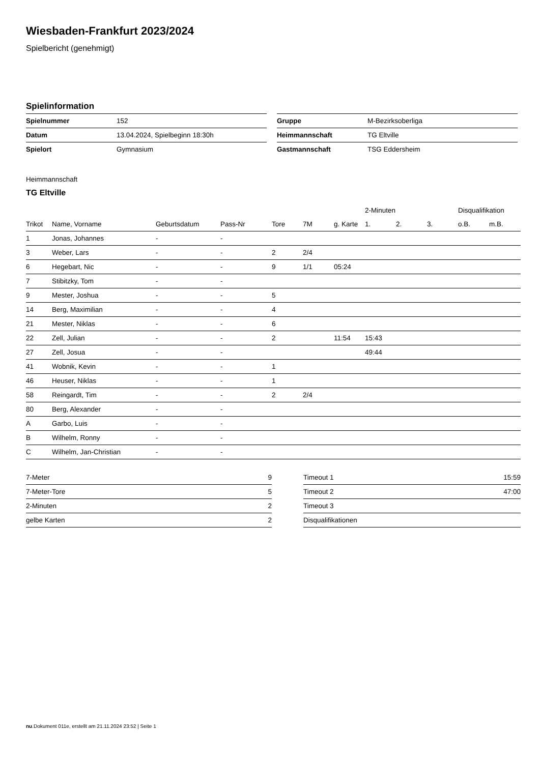Wiesbaden-Frankfurt 2023/2024
Spielbericht (genehmigt)
Spielinformation
| Spielnummer | 152 |
| Datum | 13.04.2024, Spielbeginn 18:30h |
| Spielort | Gymnasium |
| Gruppe | M-Bezirksoberliga |
| Heimmannschaft | TG Eltville |
| Gastmannschaft | TSG Eddersheim |
Heimmannschaft
TG Eltville
| | | | | | | | 2-Minuten | | | Disqualifikation | |
| --- | --- | --- | --- | --- | --- | --- | --- | --- | --- | --- | --- |
| Trikot | Name, Vorname | Geburtsdatum | Pass-Nr | Tore | 7M | g. Karte | 1. | 2. | 3. | o.B. | m.B. |
| 1 | Jonas, Johannes | - | - | | | | | | | | |
| 3 | Weber, Lars | - | - | 2 | 2/4 | | | | | | |
| 6 | Hegebart, Nic | - | - | 9 | 1/1 | 05:24 | | | | | |
| 7 | Stibitzky, Tom | - | - | | | | | | | | |
| 9 | Mester, Joshua | - | - | 5 | | | | | | | |
| 14 | Berg, Maximilian | - | - | 4 | | | | | | | |
| 21 | Mester, Niklas | - | - | 6 | | | | | | | |
| 22 | Zell, Julian | - | - | 2 | | 11:54 | 15:43 | | | | |
| 27 | Zell, Josua | - | - | | | | 49:44 | | | | |
| 41 | Wobnik, Kevin | - | - | 1 | | | | | | | |
| 46 | Heuser, Niklas | - | - | 1 | | | | | | | |
| 58 | Reingardt, Tim | - | - | 2 | 2/4 | | | | | | |
| 80 | Berg, Alexander | - | - | | | | | | | | |
| A | Garbo, Luis | - | - | | | | | | | | |
| B | Wilhelm, Ronny | - | - | | | | | | | | |
| C | Wilhelm, Jan-Christian | - | - | | | | | | | | |
| 7-Meter | 9 |
| 7-Meter-Tore | 5 |
| 2-Minuten | 2 |
| gelbe Karten | 2 |
| Timeout 1 | 15:59 |
| Timeout 2 | 47:00 |
| Timeout 3 | |
| Disqualifikationen | |
nu.Dokument 011e, erstellt am 21.11.2024 23:52 | Seite 1